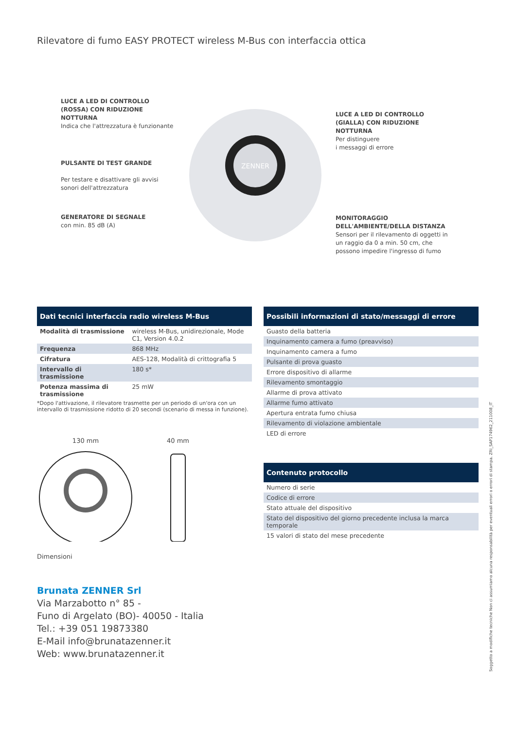Rilevatore di fumo EASY PROTECT wireless M-Bus con interfaccia ottica
LUCE A LED DI CONTROLLO (ROSSA) CON RIDUZIONE NOTTURNA
Indica che l'attrezzatura è funzionante
PULSANTE DI TEST GRANDE
Per testare e disattivare gli avvisi sonori dell'attrezzatura
GENERATORE DI SEGNALE
con min. 85 dB (A)
ZENNER
LUCE A LED DI CONTROLLO (GIALLA) CON RIDUZIONE NOTTURNA
Per distinguere
i messaggi di errore
MONITORAGGIO DELL'AMBIENTE/DELLA DISTANZA
Sensori per il rilevamento di oggetti in un raggio da 0 a min. 50 cm, che possono impedire l'ingresso di fumo
Dati tecnici interfaccia radio wireless M-Bus
| Modalità di trasmissione | wireless M-Bus, unidirezionale, Mode C1, Version 4.0.2 |
| Frequenza | 868 MHz |
| Cifratura | AES-128, Modalità di crittografia 5 |
| Intervallo di trasmissione | 180 s* |
| Potenza massima di trasmissione | 25 mW |
*Dopo l'attivazione, il rilevatore trasmette per un periodo di un'ora con un intervallo di trasmissione ridotto di 20 secondi (scenario di messa in funzione).
130 mm 40 mm
Dimensioni
Possibili informazioni di stato/messaggi di errore
| Guasto della batteria |
| Inquinamento camera a fumo (preavviso) |
| Inquinamento camera a fumo |
| Pulsante di prova guasto |
| Errore dispositivo di allarme |
| Rilevamento smontaggio |
| Allarme di prova attivato |
| Allarme fumo attivato |
| Apertura entrata fumo chiusa |
| Rilevamento di violazione ambientale |
| LED di errore |
Contenuto protocollo
| Numero di serie |
| Codice di errore |
| Stato attuale del dispositivo |
| Stato del dispositivo del giorno precedente inclusa la marca temporale |
| 15 valori di stato del mese precedente |
Brunata ZENNER Srl
Via Marzabotto n° 85 -
Funo di Argelato (BO)- 40050 - Italia
Tel.: +39 051 19873380
E-Mail info@brunatazenner.it
Web: www.brunatazenner.it
Soggetto a modifiche tecniche Non ci assumiamo alcuna responsabilità per eventuali errori o errori di stampa. ZRI_SAP174962_211008_IT